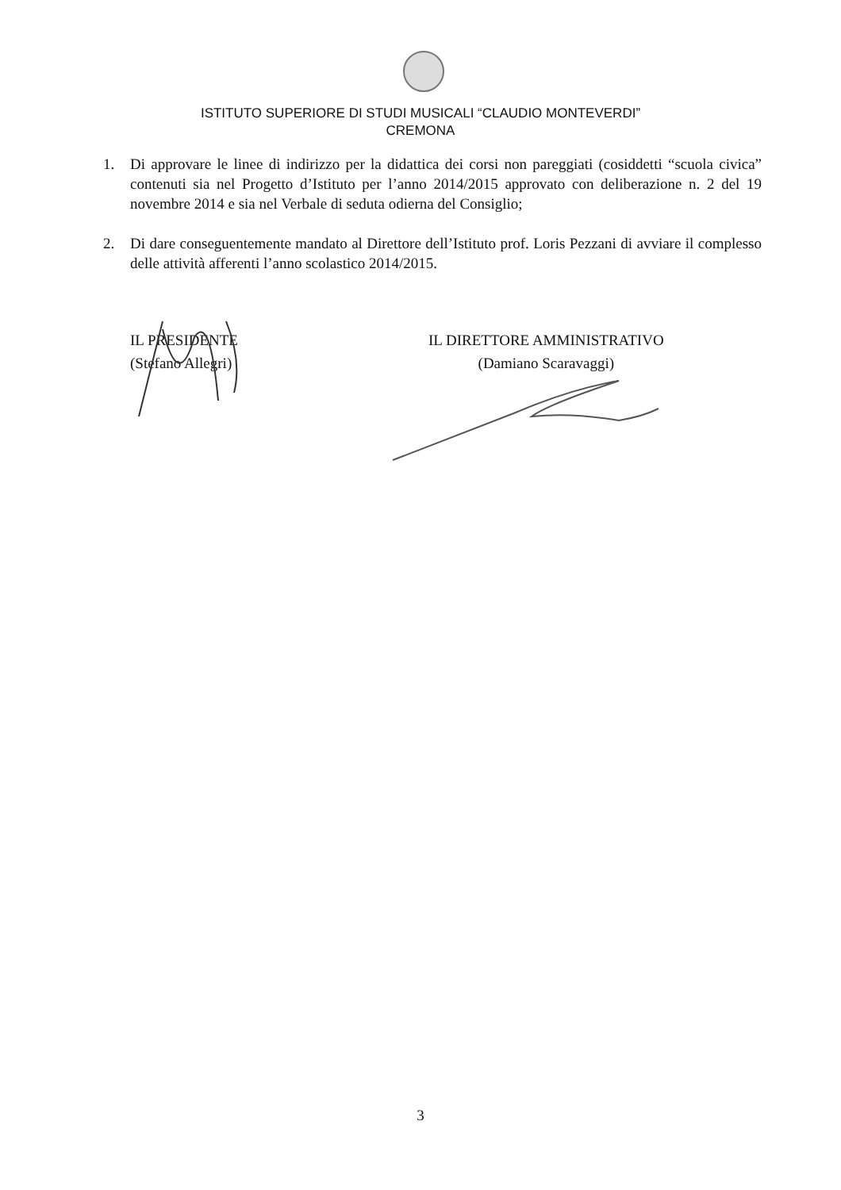ISTITUTO SUPERIORE DI STUDI MUSICALI “CLAUDIO MONTEVERDI”
CREMONA
1. Di approvare le linee di indirizzo per la didattica dei corsi non pareggiati (cosiddetti “scuola civica” contenuti sia nel Progetto d’Istituto per l’anno 2014/2015 approvato con deliberazione n. 2 del 19 novembre 2014 e sia nel Verbale di seduta odierna del Consiglio;
2. Di dare conseguentemente mandato al Direttore dell’Istituto prof. Loris Pezzani di avviare il complesso delle attività afferenti l’anno scolastico 2014/2015.
IL PRESIDENTE
(Stefano Allegri)
IL DIRETTORE AMMINISTRATIVO
(Damiano Scaravaggi)
3